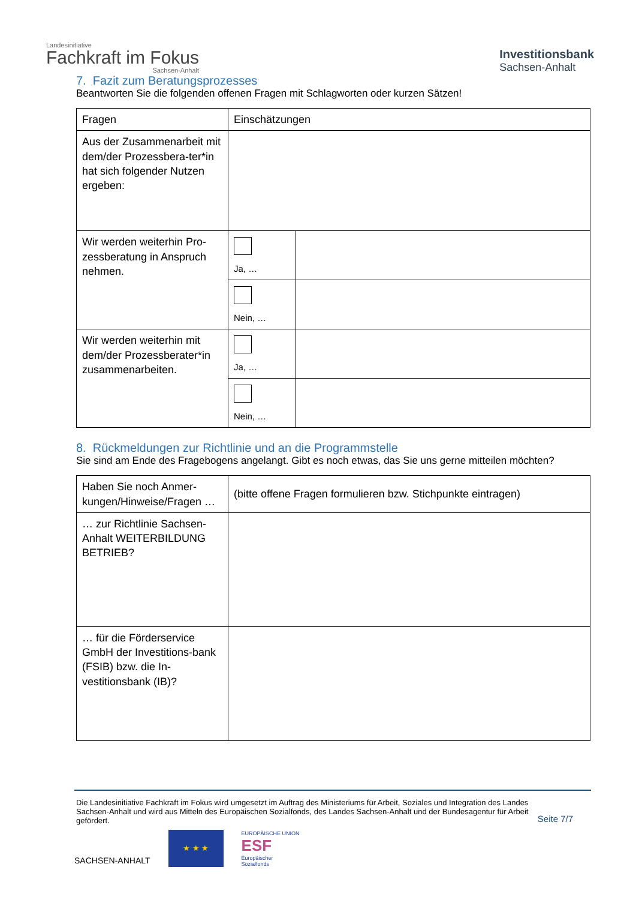Landesinitiative
Fachkraft im Fokus
Sachsen-Anhalt
Investitionsbank
Sachsen-Anhalt
7. Fazit zum Beratungsprozesses
Beantworten Sie die folgenden offenen Fragen mit Schlagworten oder kurzen Sätzen!
| Fragen | Einschätzungen | |
| Aus der Zusammenarbeit mit dem/der Prozessbera-ter*in hat sich folgender Nutzen ergeben: | | |
| Wir werden weiterhin Pro-zessberatung in Anspruch nehmen. | Ja, … | |
| | Nein, … | |
| Wir werden weiterhin mit dem/der Prozessberater*in zusammenarbeiten. | Ja, … | |
| | Nein, … | |
8. Rückmeldungen zur Richtlinie und an die Programmstelle
Sie sind am Ende des Fragebogens angelangt. Gibt es noch etwas, das Sie uns gerne mitteilen möchten?
| Haben Sie noch Anmer-kungen/Hinweise/Fragen … | (bitte offene Fragen formulieren bzw. Stichpunkte eintragen) |
| … zur Richtlinie Sachsen-Anhalt WEITERBILDUNG BETRIEB? | |
| … für die Förderservice GmbH der Investitions-bank (FSIB) bzw. die In-vestitionsbank (IB)? | |
Die Landesinitiative Fachkraft im Fokus wird umgesetzt im Auftrag des Ministeriums für Arbeit, Soziales und Integration des Landes Sachsen-Anhalt und wird aus Mitteln des Europäischen Sozialfonds, des Landes Sachsen-Anhalt und der Bundesagentur für Arbeit gefördert.
Seite 7/7
SACHSEN-ANHALT
★ ★ ★
EUROPÄISCHE UNION
ESF
Europäischer
Sozialfonds